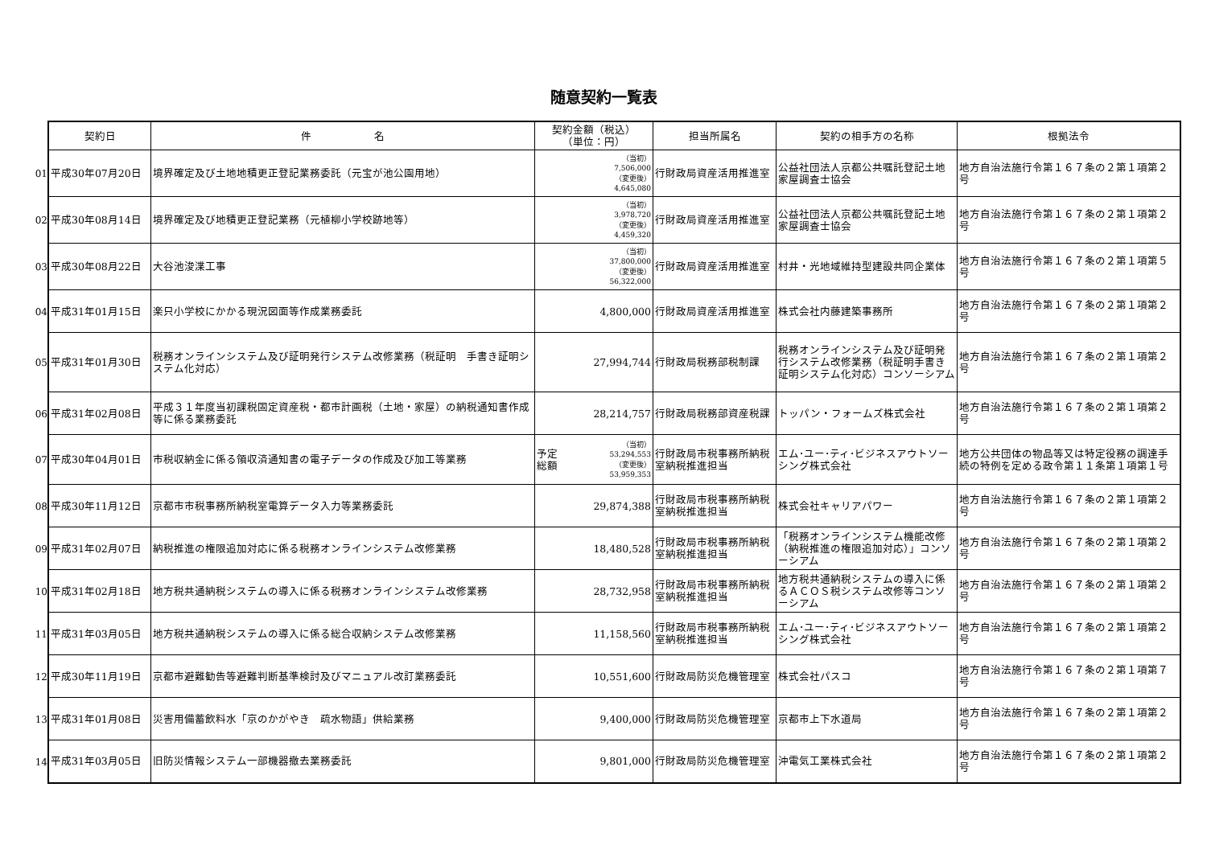随意契約一覧表
01
02
03
04
05
06
07
08
09
10
11
12
13
14
| 契約日 | 件 名 | 契約金額（税込） （単位：円） | 担当所属名 | 契約の相手方の名称 | 根拠法令 |
| --- | --- | --- | --- | --- | --- |
| 平成30年07月20日 | 境界確定及び土地地積更正登記業務委託（元宝が池公園用地） | （当初） 7,506,000 （変更後） 4,645,080 | 行財政局資産活用推進室 | 公益社団法人京都公共嘱託登記土地家屋調査士協会 | 地方自治法施行令第１６７条の２第１項第２号 |
| 平成30年08月14日 | 境界確定及び地積更正登記業務（元植柳小学校跡地等） | （当初） 3,978,720 （変更後） 4,459,320 | 行財政局資産活用推進室 | 公益社団法人京都公共嘱託登記土地家屋調査士協会 | 地方自治法施行令第１６７条の２第１項第２号 |
| 平成30年08月22日 | 大谷池浚渫工事 | （当初） 37,800,000 （変更後） 56,322,000 | 行財政局資産活用推進室 | 村井・光地域維持型建設共同企業体 | 地方自治法施行令第１６７条の２第１項第５号 |
| 平成31年01月15日 | 楽只小学校にかかる現況図面等作成業務委託 | 4,800,000 | 行財政局資産活用推進室 | 株式会社内藤建築事務所 | 地方自治法施行令第１６７条の２第１項第２号 |
| 平成31年01月30日 | 税務オンラインシステム及び証明発行システム改修業務（税証明 手書き証明システム化対応） | 27,994,744 | 行財政局税務部税制課 | 税務オンラインシステム及び証明発行システム改修業務（税証明手書き証明システム化対応）コンソーシアム | 地方自治法施行令第１６７条の２第１項第２号 |
| 平成31年02月08日 | 平成３１年度当初課税固定資産税・都市計画税（土地・家屋）の納税通知書作成等に係る業務委託 | 28,214,757 | 行財政局税務部資産税課 | トッパン・フォームズ株式会社 | 地方自治法施行令第１６７条の２第１項第２号 |
| 平成30年04月01日 | 市税収納金に係る領収済通知書の電子データの作成及び加工等業務 | 予定 総額 （当初） 53,294,553 （変更後） 53,959,353 | 行財政局市税事務所納税室納税推進担当 | エム･ユー･ティ･ビジネスアウトソーシング株式会社 | 地方公共団体の物品等又は特定役務の調達手続の特例を定める政令第１１条第１項第１号 |
| 平成30年11月12日 | 京都市市税事務所納税室電算データ入力等業務委託 | 29,874,388 | 行財政局市税事務所納税室納税推進担当 | 株式会社キャリアパワー | 地方自治法施行令第１６７条の２第１項第２号 |
| 平成31年02月07日 | 納税推進の権限追加対応に係る税務オンラインシステム改修業務 | 18,480,528 | 行財政局市税事務所納税室納税推進担当 | 「税務オンラインシステム機能改修（納税推進の権限追加対応）」コンソーシアム | 地方自治法施行令第１６７条の２第１項第２号 |
| 平成31年02月18日 | 地方税共通納税システムの導入に係る税務オンラインシステム改修業務 | 28,732,958 | 行財政局市税事務所納税室納税推進担当 | 地方税共通納税システムの導入に係るＡＣＯＳ税システム改修等コンソーシアム | 地方自治法施行令第１６７条の２第１項第２号 |
| 平成31年03月05日 | 地方税共通納税システムの導入に係る総合収納システム改修業務 | 11,158,560 | 行財政局市税事務所納税室納税推進担当 | エム･ユー･ティ･ビジネスアウトソーシング株式会社 | 地方自治法施行令第１６７条の２第１項第２号 |
| 平成30年11月19日 | 京都市避難勧告等避難判断基準検討及びマニュアル改訂業務委託 | 10,551,600 | 行財政局防災危機管理室 | 株式会社パスコ | 地方自治法施行令第１６７条の２第１項第７号 |
| 平成31年01月08日 | 災害用備蓄飲料水「京のかがやき 疏水物語」供給業務 | 9,400,000 | 行財政局防災危機管理室 | 京都市上下水道局 | 地方自治法施行令第１６７条の２第１項第２号 |
| 平成31年03月05日 | 旧防災情報システム一部機器撤去業務委託 | 9,801,000 | 行財政局防災危機管理室 | 沖電気工業株式会社 | 地方自治法施行令第１６７条の２第１項第２号 |